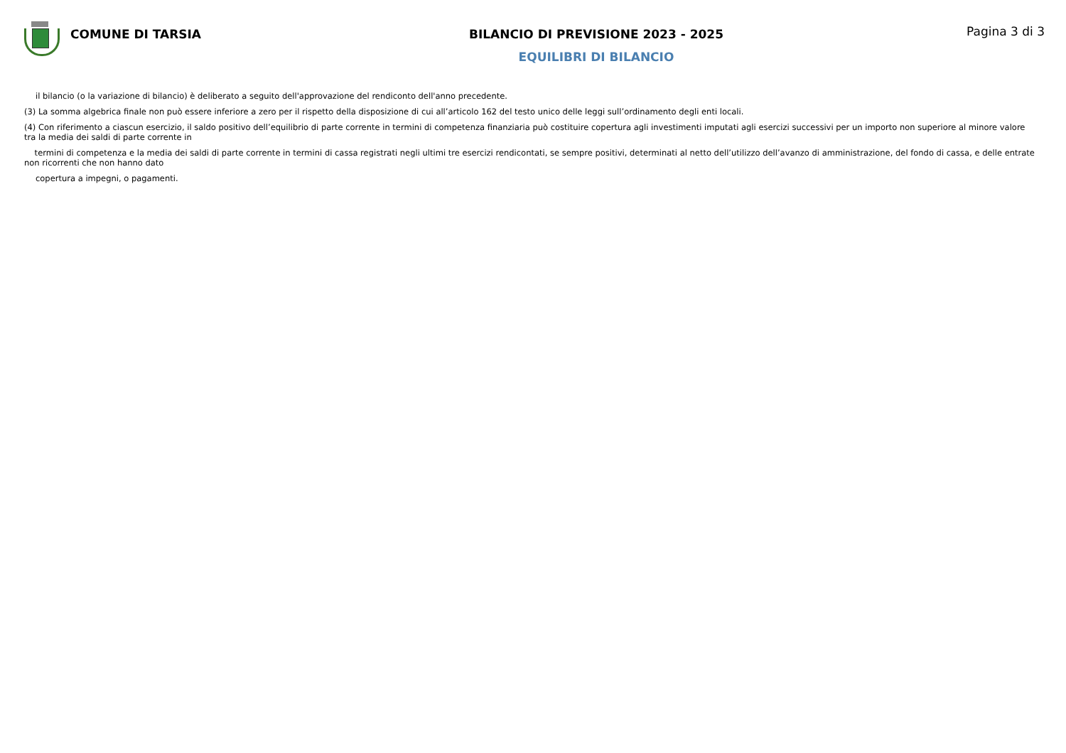COMUNE DI TARSIA BILANCIO DI PREVISIONE 2023 - 2025
EQUILIBRI DI BILANCIO
Pagina 3 di 3
il bilancio (o la variazione di bilancio) è deliberato a seguito dell'approvazione del rendiconto dell'anno precedente.
(3) La somma algebrica finale non può essere inferiore a zero per il rispetto della disposizione di cui all’articolo 162 del testo unico delle leggi sull’ordinamento degli enti locali.
(4) Con riferimento a ciascun esercizio, il saldo positivo dell’equilibrio di parte corrente in termini di competenza finanziaria può costituire copertura agli investimenti imputati agli esercizi successivi per un importo non superiore al minore valore tra la media dei saldi di parte corrente in
termini di competenza e la media dei saldi di parte corrente in termini di cassa registrati negli ultimi tre esercizi rendicontati, se sempre positivi, determinati al netto dell’utilizzo dell’avanzo di amministrazione, del fondo di cassa, e delle entrate non ricorrenti che non hanno dato
copertura a impegni, o pagamenti.